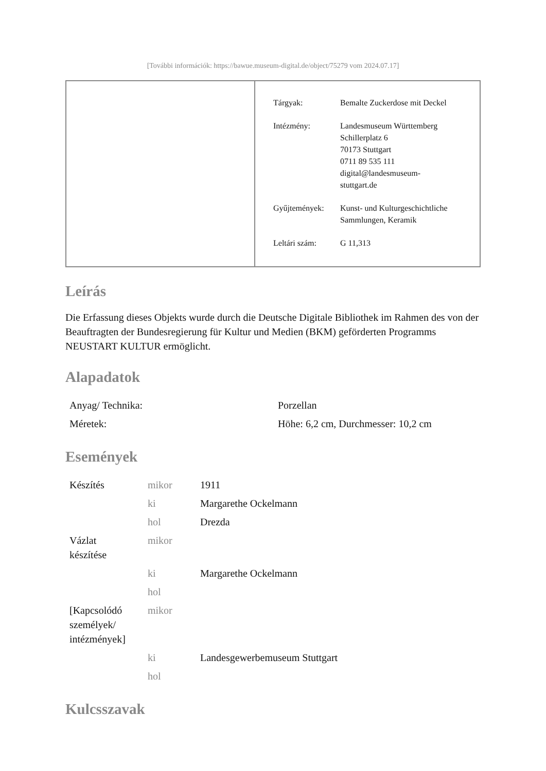[További információk: https://bawue.museum-digital.de/object/75279 vom 2024.07.17]
| Tárgyak: | Bemalte Zuckerdose mit Deckel |
| Intézmény: | Landesmuseum Württemberg Schillerplatz 6 70173 Stuttgart 0711 89 535 111 digital@landesmuseum- stuttgart.de |
| Gyűjtemények: | Kunst- und Kulturgeschichtliche Sammlungen, Keramik |
| Leltári szám: | G 11,313 |
Leírás
Die Erfassung dieses Objekts wurde durch die Deutsche Digitale Bibliothek im Rahmen des von der Beauftragten der Bundesregierung für Kultur und Medien (BKM) geförderten Programms NEUSTART KULTUR ermöglicht.
Alapadatok
| Anyag/ Technika: | Porzellan |
| Méretek: | Höhe: 6,2 cm, Durchmesser: 10,2 cm |
Események
| Készítés | mikor | 1911 |
| | ki | Margarethe Ockelmann |
| | hol | Drezda |
| Vázlat készítése | mikor | |
| | ki | Margarethe Ockelmann |
| | hol | |
| [Kapcsolódó személyek/ intézmények] | mikor | |
| | ki | Landesgewerbemuseum Stuttgart |
| | hol | |
Kulcsszavak